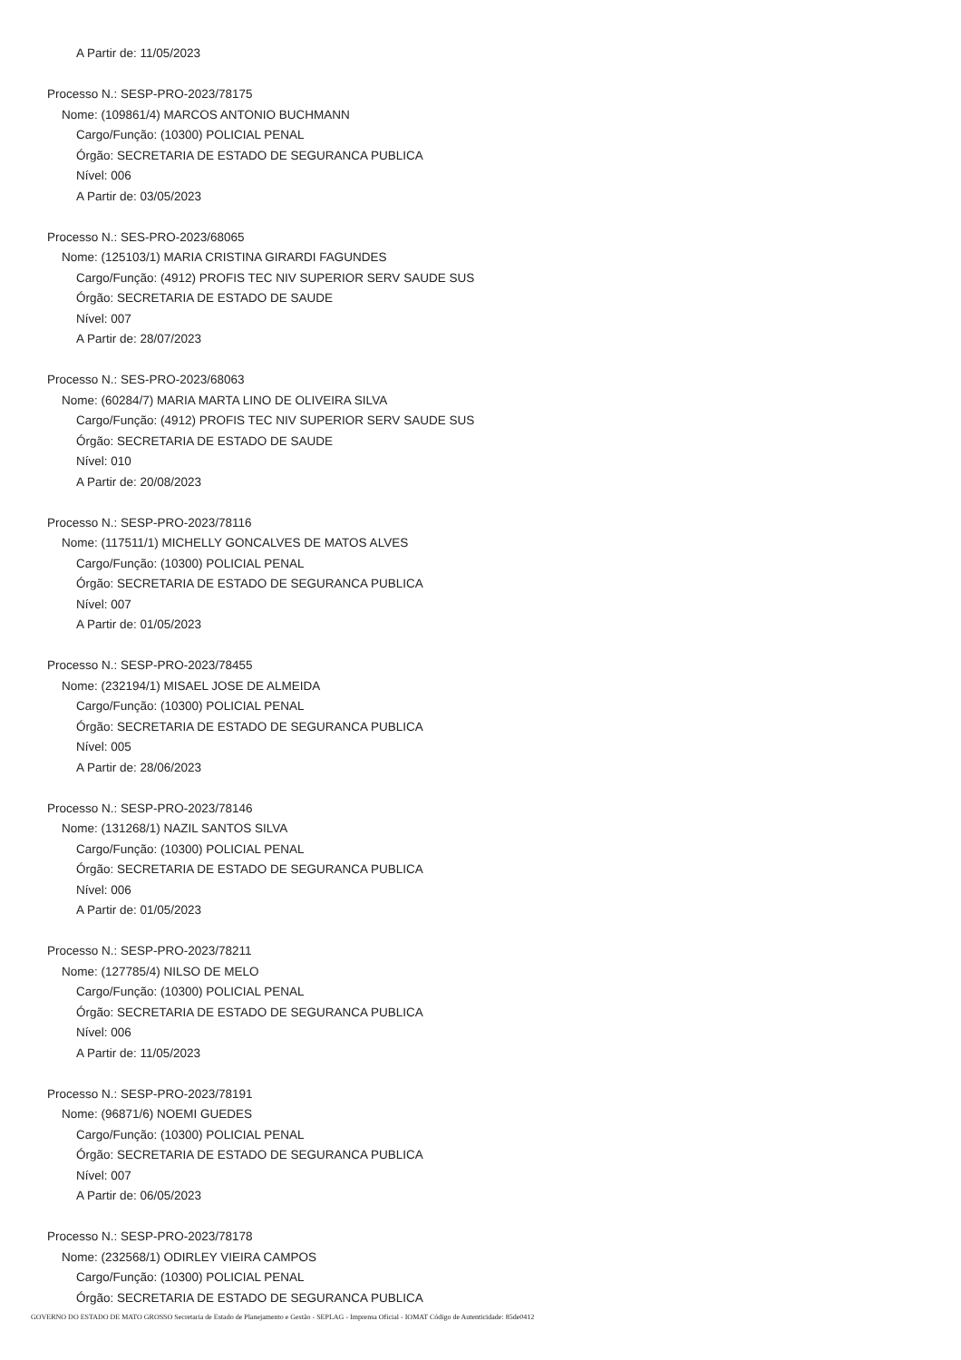A Partir de: 11/05/2023
Processo N.: SESP-PRO-2023/78175
Nome: (109861/4) MARCOS ANTONIO BUCHMANN
Cargo/Função: (10300) POLICIAL PENAL
Órgão: SECRETARIA DE ESTADO DE SEGURANCA PUBLICA
Nível: 006
A Partir de: 03/05/2023
Processo N.: SES-PRO-2023/68065
Nome: (125103/1) MARIA CRISTINA GIRARDI FAGUNDES
Cargo/Função: (4912) PROFIS TEC NIV SUPERIOR SERV SAUDE SUS
Órgão: SECRETARIA DE ESTADO DE SAUDE
Nível: 007
A Partir de: 28/07/2023
Processo N.: SES-PRO-2023/68063
Nome: (60284/7) MARIA MARTA LINO DE OLIVEIRA SILVA
Cargo/Função: (4912) PROFIS TEC NIV SUPERIOR SERV SAUDE SUS
Órgão: SECRETARIA DE ESTADO DE SAUDE
Nível: 010
A Partir de: 20/08/2023
Processo N.: SESP-PRO-2023/78116
Nome: (117511/1) MICHELLY GONCALVES DE MATOS ALVES
Cargo/Função: (10300) POLICIAL PENAL
Órgão: SECRETARIA DE ESTADO DE SEGURANCA PUBLICA
Nível: 007
A Partir de: 01/05/2023
Processo N.: SESP-PRO-2023/78455
Nome: (232194/1) MISAEL JOSE DE ALMEIDA
Cargo/Função: (10300) POLICIAL PENAL
Órgão: SECRETARIA DE ESTADO DE SEGURANCA PUBLICA
Nível: 005
A Partir de: 28/06/2023
Processo N.: SESP-PRO-2023/78146
Nome: (131268/1) NAZIL SANTOS SILVA
Cargo/Função: (10300) POLICIAL PENAL
Órgão: SECRETARIA DE ESTADO DE SEGURANCA PUBLICA
Nível: 006
A Partir de: 01/05/2023
Processo N.: SESP-PRO-2023/78211
Nome: (127785/4) NILSO DE MELO
Cargo/Função: (10300) POLICIAL PENAL
Órgão: SECRETARIA DE ESTADO DE SEGURANCA PUBLICA
Nível: 006
A Partir de: 11/05/2023
Processo N.: SESP-PRO-2023/78191
Nome: (96871/6) NOEMI GUEDES
Cargo/Função: (10300) POLICIAL PENAL
Órgão: SECRETARIA DE ESTADO DE SEGURANCA PUBLICA
Nível: 007
A Partir de: 06/05/2023
Processo N.: SESP-PRO-2023/78178
Nome: (232568/1) ODIRLEY VIEIRA CAMPOS
Cargo/Função: (10300) POLICIAL PENAL
Órgão: SECRETARIA DE ESTADO DE SEGURANCA PUBLICA
GOVERNO DO ESTADO DE MATO GROSSO Secretaria de Estado de Planejamento e Gestão - SEPLAG - Imprensa Oficial - IOMAT Código de Autenticidade: 85de0412